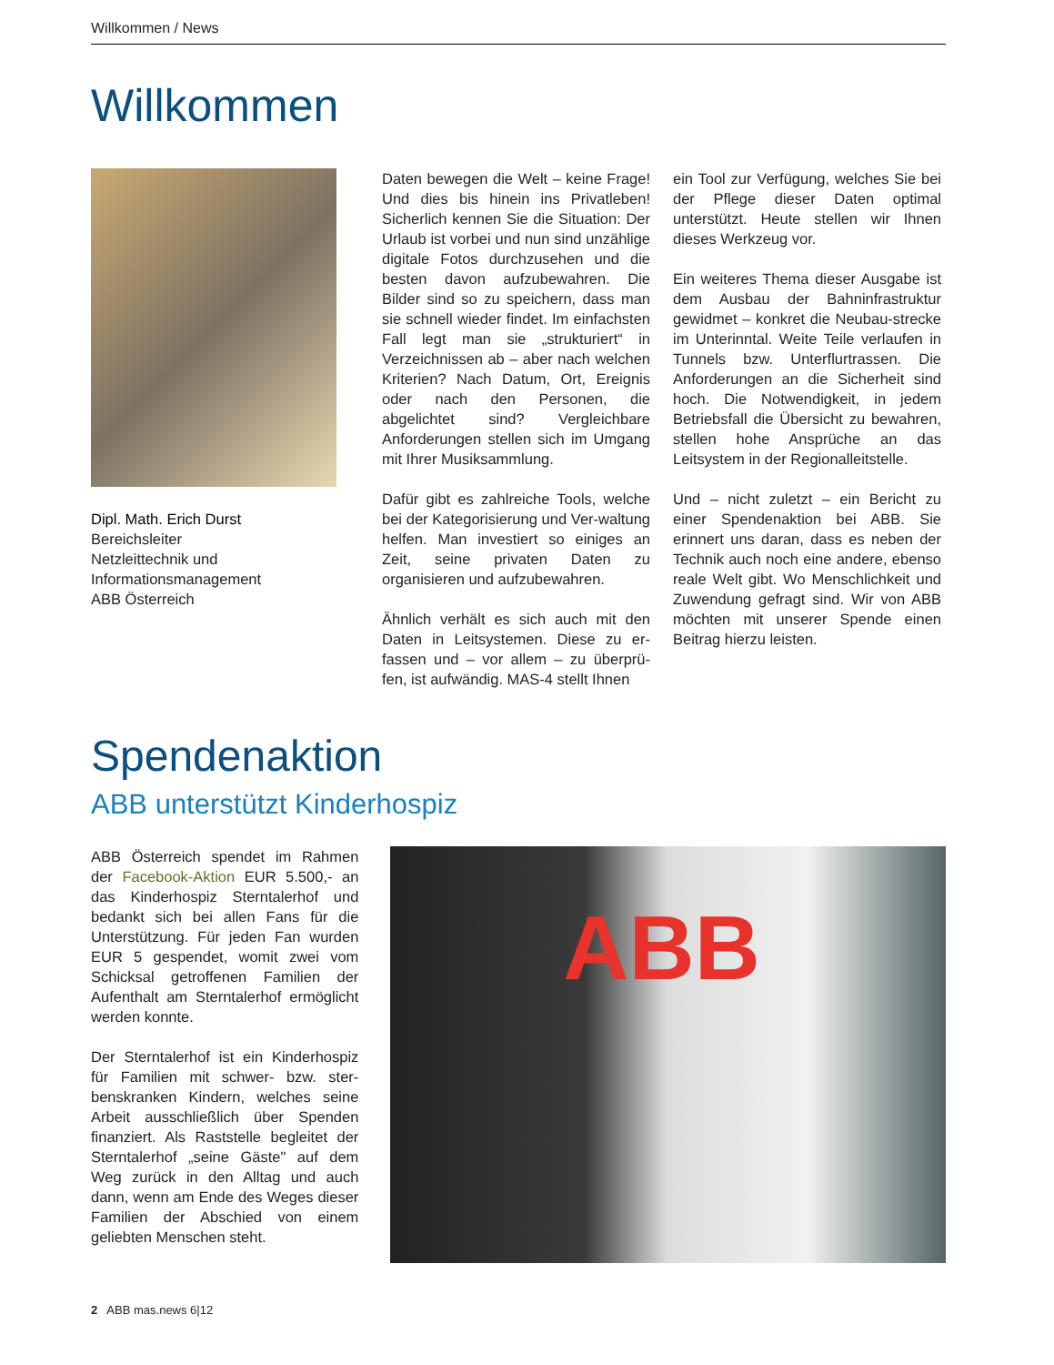Willkommen / News
Willkommen
Dipl. Math. Erich Durst
Bereichsleiter
Netzleittechnik und
Informationsmanagement
ABB Österreich
Daten bewegen die Welt – keine Frage! Und dies bis hinein ins Privatleben! Sicherlich kennen Sie die Situation: Der Urlaub ist vorbei und nun sind unzählige digitale Fotos durchzusehen und die besten davon aufzubewahren. Die Bilder sind so zu speichern, dass man sie schnell wieder findet. Im einfachsten Fall legt man sie „strukturiert“ in Verzeichnissen ab – aber nach welchen Kriterien? Nach Datum, Ort, Ereignis oder nach den Personen, die abgelichtet sind? Vergleichbare Anforderungen stellen sich im Umgang mit Ihrer Musiksammlung.
Dafür gibt es zahlreiche Tools, welche bei der Kategorisierung und Ver-waltung helfen. Man investiert so einiges an Zeit, seine privaten Daten zu organisieren und aufzubewahren.
Ähnlich verhält es sich auch mit den Daten in Leitsystemen. Diese zu er-fassen und – vor allem – zu überprü-fen, ist aufwändig. MAS-4 stellt Ihnen
ein Tool zur Verfügung, welches Sie bei der Pflege dieser Daten optimal unterstützt. Heute stellen wir Ihnen dieses Werkzeug vor.
Ein weiteres Thema dieser Ausgabe ist dem Ausbau der Bahninfrastruktur gewidmet – konkret die Neubau-strecke im Unterinntal. Weite Teile verlaufen in Tunnels bzw. Unterflurtrassen. Die Anforderungen an die Sicherheit sind hoch. Die Notwendigkeit, in jedem Betriebsfall die Übersicht zu bewahren, stellen hohe Ansprüche an das Leitsystem in der Regionalleitstelle.
Und – nicht zuletzt – ein Bericht zu einer Spendenaktion bei ABB. Sie erinnert uns daran, dass es neben der Technik auch noch eine andere, ebenso reale Welt gibt. Wo Menschlichkeit und Zuwendung gefragt sind. Wir von ABB möchten mit unserer Spende einen Beitrag hierzu leisten.
Spendenaktion
ABB unterstützt Kinderhospiz
ABB Österreich spendet im Rahmen der Facebook-Aktion EUR 5.500,- an das Kinderhospiz Sterntalerhof und bedankt sich bei allen Fans für die Unterstützung. Für jeden Fan wurden EUR 5 gespendet, womit zwei vom Schicksal getroffenen Familien der Aufenthalt am Sterntalerhof ermöglicht werden konnte.
Der Sterntalerhof ist ein Kinderhospiz für Familien mit schwer- bzw. ster-benskranken Kindern, welches seine Arbeit ausschließlich über Spenden finanziert. Als Raststelle begleitet der Sterntalerhof „seine Gäste" auf dem Weg zurück in den Alltag und auch dann, wenn am Ende des Weges dieser Familien der Abschied von einem geliebten Menschen steht.
ABB
2 ABB mas.news 6|12